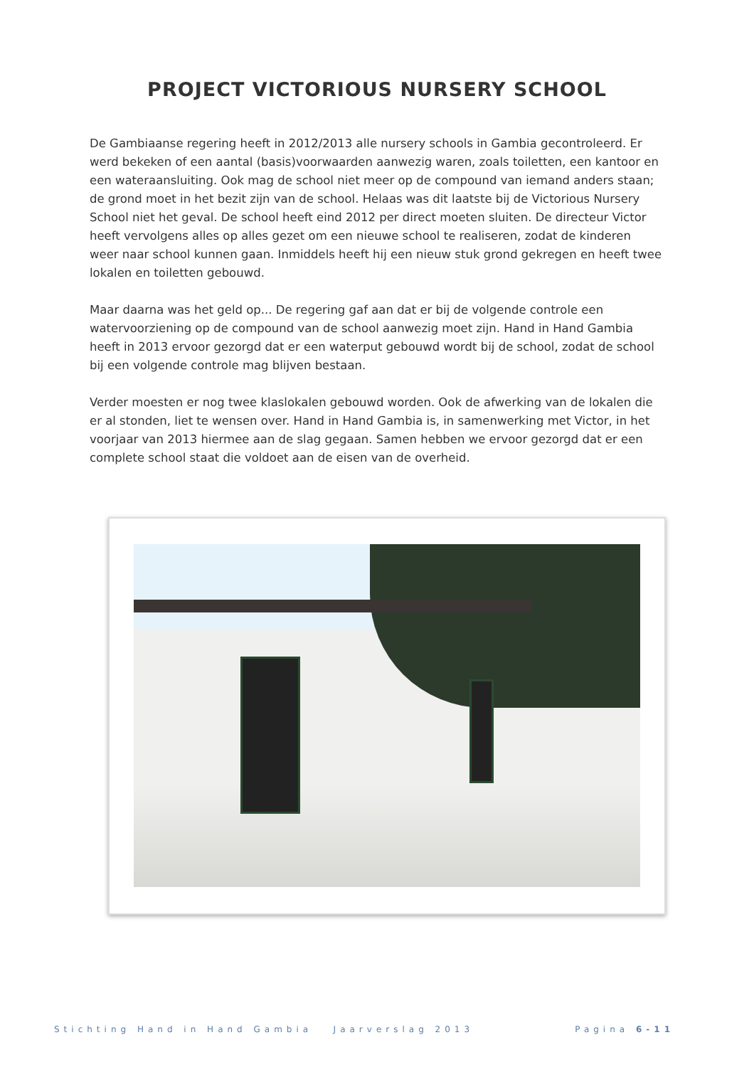PROJECT VICTORIOUS NURSERY SCHOOL
De Gambiaanse regering heeft in 2012/2013 alle nursery schools in Gambia gecontroleerd. Er werd bekeken of een aantal (basis)voorwaarden aanwezig waren, zoals toiletten, een kantoor en een wateraansluiting. Ook mag de school niet meer op de compound van iemand anders staan; de grond moet in het bezit zijn van de school. Helaas was dit laatste bij de Victorious Nursery School niet het geval. De school heeft eind 2012 per direct moeten sluiten. De directeur Victor heeft vervolgens alles op alles gezet om een nieuwe school te realiseren, zodat de kinderen weer naar school kunnen gaan. Inmiddels heeft hij een nieuw stuk grond gekregen en heeft twee lokalen en toiletten gebouwd.
Maar daarna was het geld op... De regering gaf aan dat er bij de volgende controle een watervoorziening op de compound van de school aanwezig moet zijn. Hand in Hand Gambia heeft in 2013 ervoor gezorgd dat er een waterput gebouwd wordt bij de school, zodat de school bij een volgende controle mag blijven bestaan.
Verder moesten er nog twee klaslokalen gebouwd worden. Ook de afwerking van de lokalen die er al stonden, liet te wensen over. Hand in Hand Gambia is, in samenwerking met Victor, in het voorjaar van 2013 hiermee aan de slag gegaan. Samen hebben we ervoor gezorgd dat er een complete school staat die voldoet aan de eisen van de overheid.
Stichting Hand in Hand Gambia Jaarverslag 2013 Pagina 6-11